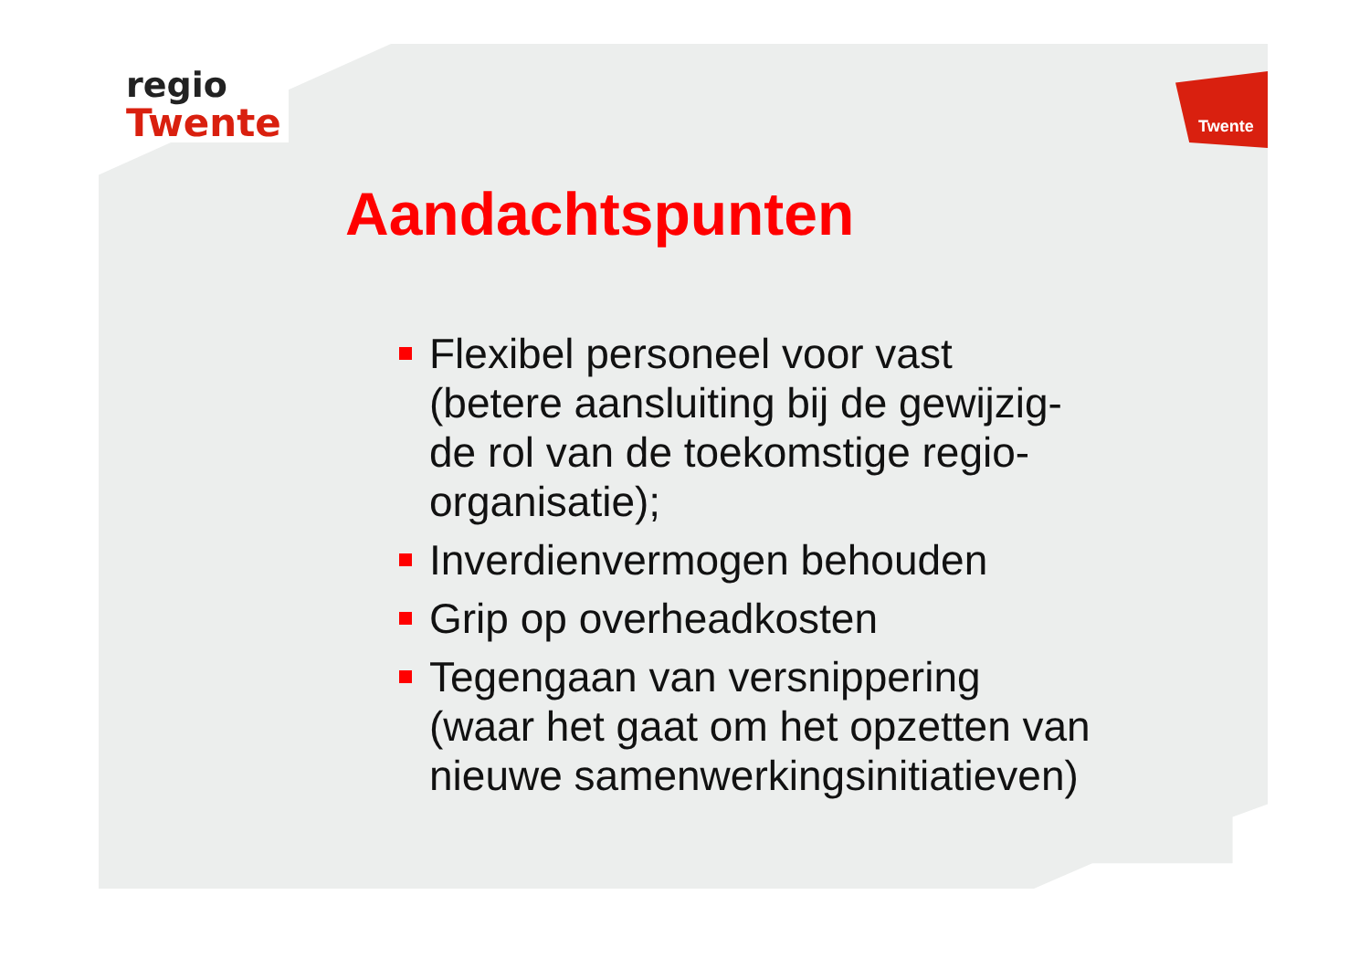regio
Twente
Twente
Aandachtspunten
Flexibel personeel voor vast
(betere aansluiting bij de gewijzig-
de rol van de toekomstige regio-
organisatie);
Inverdienvermogen behouden
Grip op overheadkosten
Tegengaan van versnippering
(waar het gaat om het opzetten van
nieuwe samenwerkingsinitiatieven)